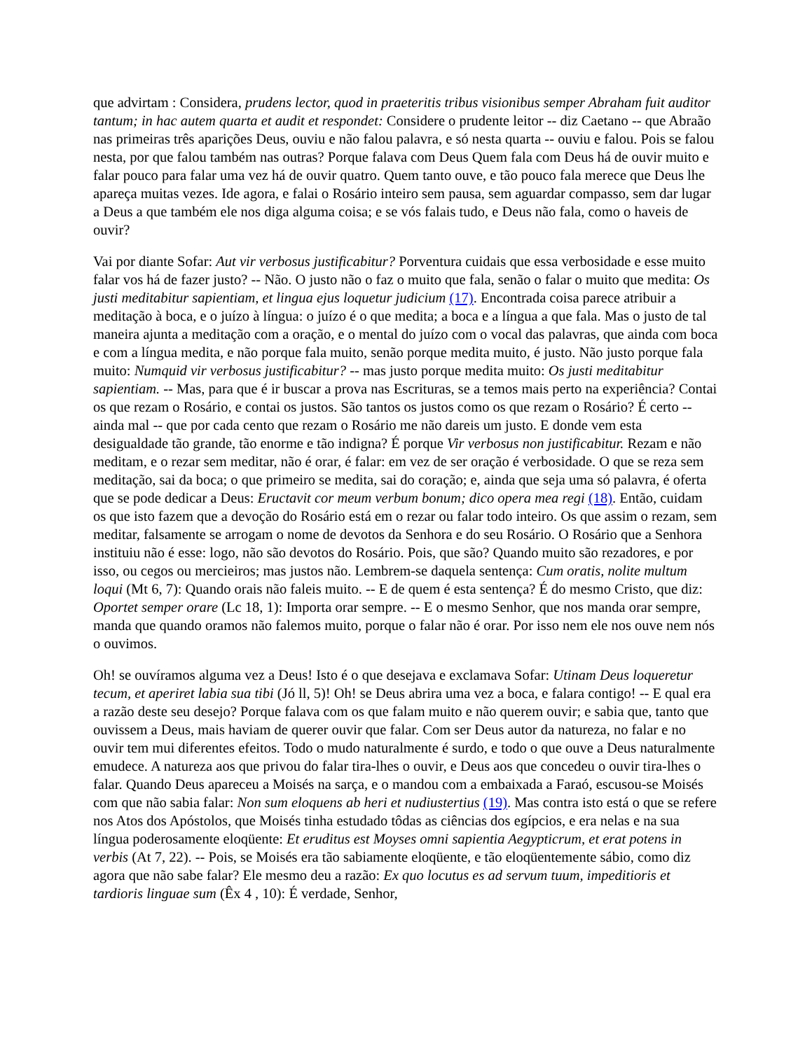que advirtam : Considera, prudens lector, quod in praeteritis tribus visionibus semper Abraham fuit auditor tantum; in hac autem quarta et audit et respondet: Considere o prudente leitor -- diz Caetano -- que Abraão nas primeiras três aparições Deus, ouviu e não falou palavra, e só nesta quarta -- ouviu e falou. Pois se falou nesta, por que falou também nas outras? Porque falava com Deus Quem fala com Deus há de ouvir muito e falar pouco para falar uma vez há de ouvir quatro. Quem tanto ouve, e tão pouco fala merece que Deus lhe apareça muitas vezes. Ide agora, e falai o Rosário inteiro sem pausa, sem aguardar compasso, sem dar lugar a Deus a que também ele nos diga alguma coisa; e se vós falais tudo, e Deus não fala, como o haveis de ouvir?
Vai por diante Sofar: Aut vir verbosus justificabitur? Porventura cuidais que essa verbosidade e esse muito falar vos há de fazer justo? -- Não. O justo não o faz o muito que fala, senão o falar o muito que medita: Os justi meditabitur sapientiam, et lingua ejus loquetur judicium (17). Encontrada coisa parece atribuir a meditação à boca, e o juízo à língua: o juízo é o que medita; a boca e a língua a que fala. Mas o justo de tal maneira ajunta a meditação com a oração, e o mental do juízo com o vocal das palavras, que ainda com boca e com a língua medita, e não porque fala muito, senão porque medita muito, é justo. Não justo porque fala muito: Numquid vir verbosus justificabitur? -- mas justo porque medita muito: Os justi meditabitur sapientiam. -- Mas, para que é ir buscar a prova nas Escrituras, se a temos mais perto na experiência? Contai os que rezam o Rosário, e contai os justos. São tantos os justos como os que rezam o Rosário? É certo -- ainda mal -- que por cada cento que rezam o Rosário me não dareis um justo. E donde vem esta desigualdade tão grande, tão enorme e tão indigna? É porque Vir verbosus non justificabitur. Rezam e não meditam, e o rezar sem meditar, não é orar, é falar: em vez de ser oração é verbosidade. O que se reza sem meditação, sai da boca; o que primeiro se medita, sai do coração; e, ainda que seja uma só palavra, é oferta que se pode dedicar a Deus: Eructavit cor meum verbum bonum; dico opera mea regi (18). Então, cuidam os que isto fazem que a devoção do Rosário está em o rezar ou falar todo inteiro. Os que assim o rezam, sem meditar, falsamente se arrogam o nome de devotos da Senhora e do seu Rosário. O Rosário que a Senhora instituiu não é esse: logo, não são devotos do Rosário. Pois, que são? Quando muito são rezadores, e por isso, ou cegos ou mercieiros; mas justos não. Lembrem-se daquela sentença: Cum oratis, nolite multum loqui (Mt 6, 7): Quando orais não faleis muito. -- E de quem é esta sentença? É do mesmo Cristo, que diz: Oportet semper orare (Lc 18, 1): Importa orar sempre. -- E o mesmo Senhor, que nos manda orar sempre, manda que quando oramos não falemos muito, porque o falar não é orar. Por isso nem ele nos ouve nem nós o ouvimos.
Oh! se ouvíramos alguma vez a Deus! Isto é o que desejava e exclamava Sofar: Utinam Deus loqueretur tecum, et aperiret labia sua tibi (Jó ll, 5)! Oh! se Deus abrira uma vez a boca, e falara contigo! -- E qual era a razão deste seu desejo? Porque falava com os que falam muito e não querem ouvir; e sabia que, tanto que ouvissem a Deus, mais haviam de querer ouvir que falar. Com ser Deus autor da natureza, no falar e no ouvir tem mui diferentes efeitos. Todo o mudo naturalmente é surdo, e todo o que ouve a Deus naturalmente emudece. A natureza aos que privou do falar tira-lhes o ouvir, e Deus aos que concedeu o ouvir tira-lhes o falar. Quando Deus apareceu a Moisés na sarça, e o mandou com a embaixada a Faraó, escusou-se Moisés com que não sabia falar: Non sum eloquens ab heri et nudiustertius (19). Mas contra isto está o que se refere nos Atos dos Apóstolos, que Moisés tinha estudado tôdas as ciências dos egípcios, e era nelas e na sua língua poderosamente eloqüente: Et eruditus est Moyses omni sapientia Aegypticrum, et erat potens in verbis (At 7, 22). -- Pois, se Moisés era tão sabiamente eloqüente, e tão eloqüentemente sábio, como diz agora que não sabe falar? Ele mesmo deu a razão: Ex quo locutus es ad servum tuum, impeditioris et tardioris linguae sum (Êx 4 , 10): É verdade, Senhor,